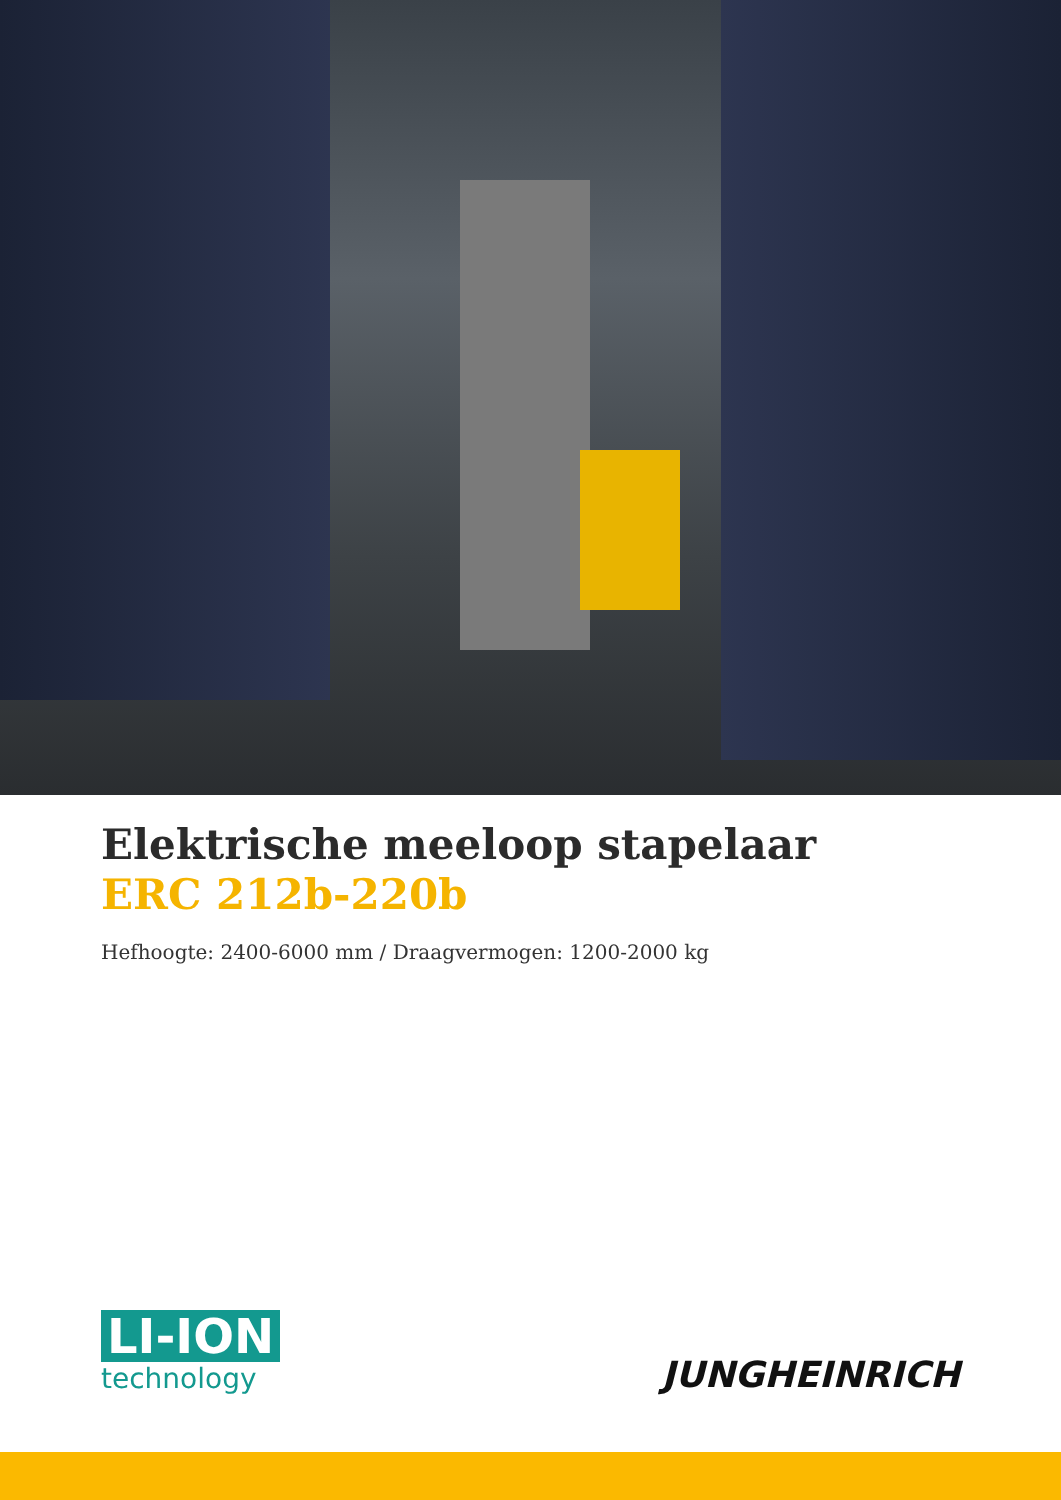Elektrische meeloop stapelaar
ERC 212b-220b
Hefhoogte: 2400-6000 mm / Draagvermogen: 1200-2000 kg
LI-ION
technology
JUNGHEINRICH